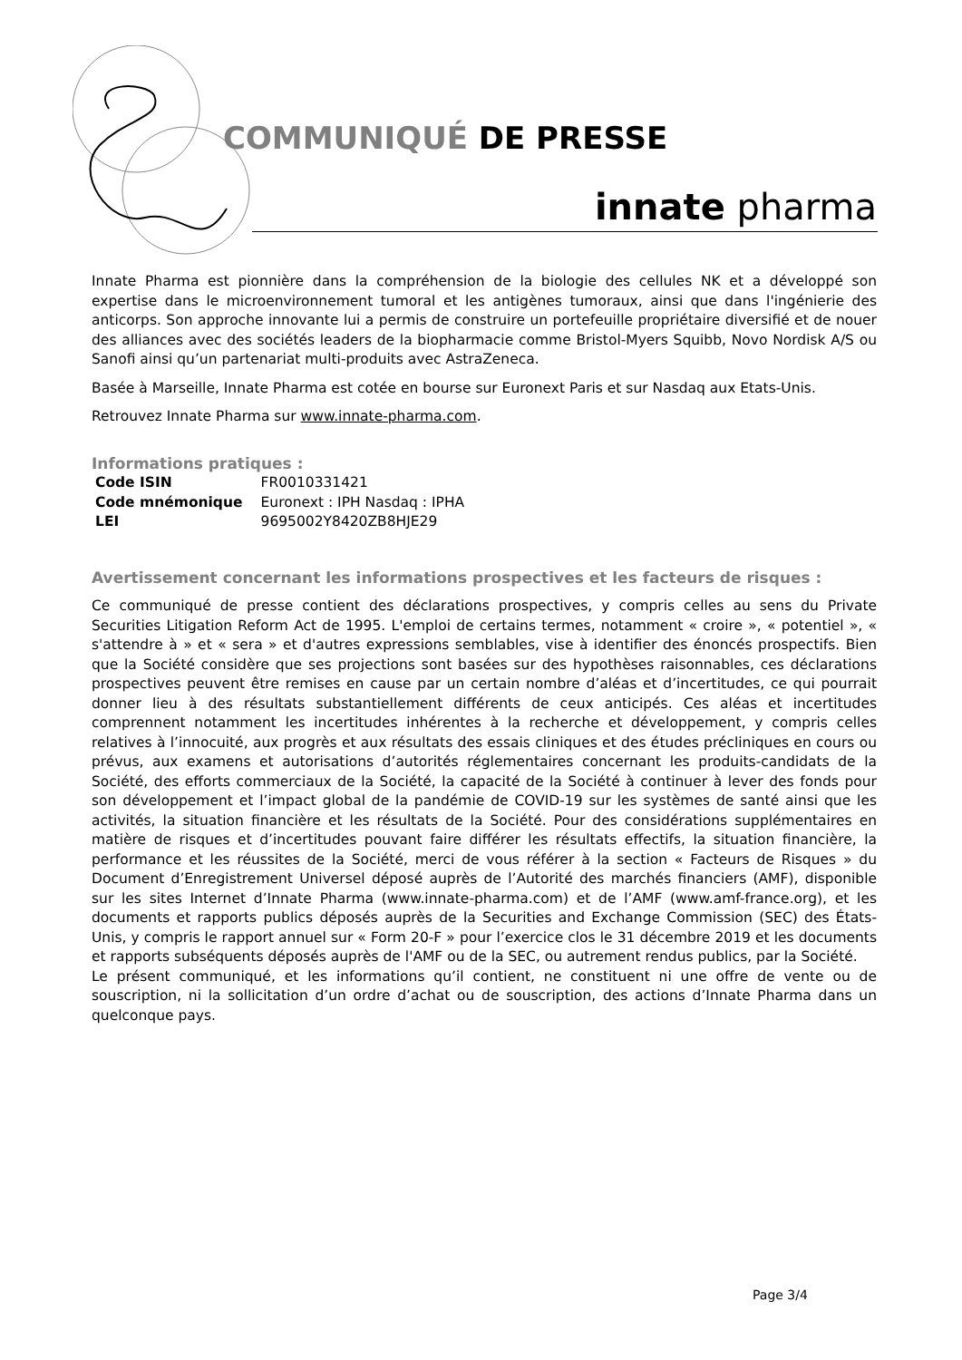COMMUNIQUÉ DE PRESSE
innate pharma
Innate Pharma est pionnière dans la compréhension de la biologie des cellules NK et a développé son expertise dans le microenvironnement tumoral et les antigènes tumoraux, ainsi que dans l'ingénierie des anticorps. Son approche innovante lui a permis de construire un portefeuille propriétaire diversifié et de nouer des alliances avec des sociétés leaders de la biopharmacie comme Bristol-Myers Squibb, Novo Nordisk A/S ou Sanofi ainsi qu’un partenariat multi-produits avec AstraZeneca.
Basée à Marseille, Innate Pharma est cotée en bourse sur Euronext Paris et sur Nasdaq aux Etats-Unis.
Retrouvez Innate Pharma sur www.innate-pharma.com.
Informations pratiques :
| Code ISIN | FR0010331421 |
| Code mnémonique | Euronext : IPH Nasdaq : IPHA |
| LEI | 9695002Y8420ZB8HJE29 |
Avertissement concernant les informations prospectives et les facteurs de risques :
Ce communiqué de presse contient des déclarations prospectives, y compris celles au sens du Private Securities Litigation Reform Act de 1995. L'emploi de certains termes, notamment « croire », « potentiel », « s'attendre à » et « sera » et d'autres expressions semblables, vise à identifier des énoncés prospectifs. Bien que la Société considère que ses projections sont basées sur des hypothèses raisonnables, ces déclarations prospectives peuvent être remises en cause par un certain nombre d’aléas et d’incertitudes, ce qui pourrait donner lieu à des résultats substantiellement différents de ceux anticipés. Ces aléas et incertitudes comprennent notamment les incertitudes inhérentes à la recherche et développement, y compris celles relatives à l’innocuité, aux progrès et aux résultats des essais cliniques et des études précliniques en cours ou prévus, aux examens et autorisations d’autorités réglementaires concernant les produits-candidats de la Société, des efforts commerciaux de la Société, la capacité de la Société à continuer à lever des fonds pour son développement et l’impact global de la pandémie de COVID-19 sur les systèmes de santé ainsi que les activités, la situation financière et les résultats de la Société. Pour des considérations supplémentaires en matière de risques et d’incertitudes pouvant faire différer les résultats effectifs, la situation financière, la performance et les réussites de la Société, merci de vous référer à la section « Facteurs de Risques » du Document d’Enregistrement Universel déposé auprès de l’Autorité des marchés financiers (AMF), disponible sur les sites Internet d’Innate Pharma (www.innate-pharma.com) et de l’AMF (www.amf-france.org), et les documents et rapports publics déposés auprès de la Securities and Exchange Commission (SEC) des États-Unis, y compris le rapport annuel sur « Form 20-F » pour l’exercice clos le 31 décembre 2019 et les documents et rapports subséquents déposés auprès de l'AMF ou de la SEC, ou autrement rendus publics, par la Société.
Le présent communiqué, et les informations qu’il contient, ne constituent ni une offre de vente ou de souscription, ni la sollicitation d’un ordre d’achat ou de souscription, des actions d’Innate Pharma dans un quelconque pays.
Page 3/4